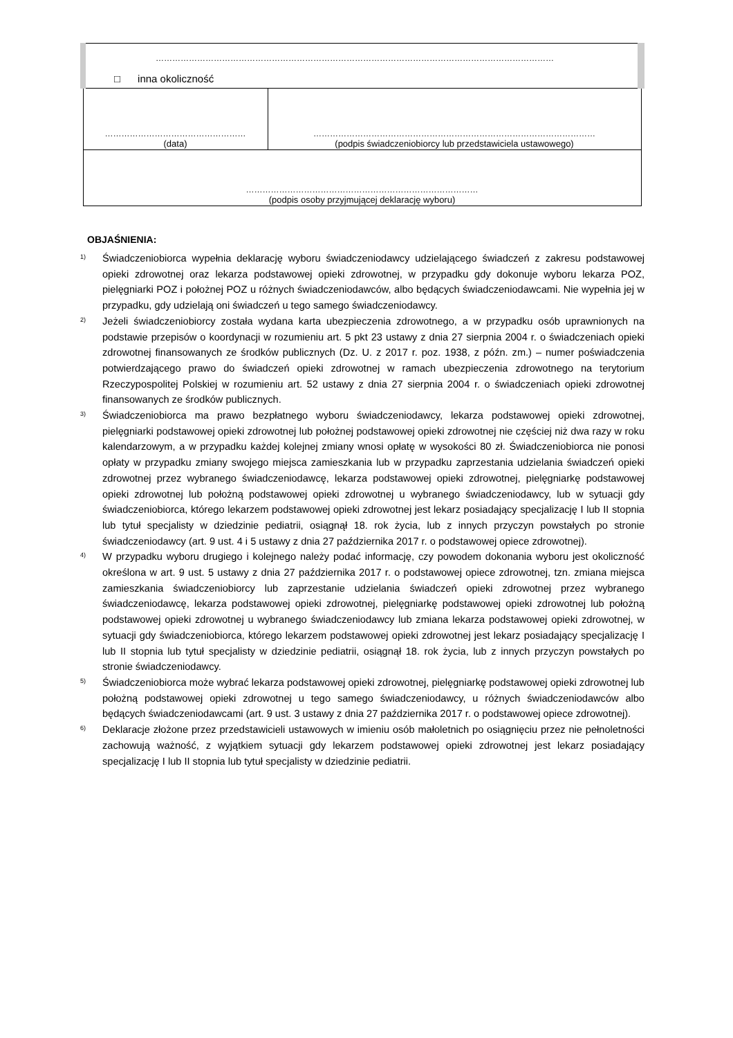| ……………………………………………………………………………………………………………………………… □ inna okoliczność | |
| …………………………………………… (data) | ………………………………………………………………………………………… (podpis świadczeniobiorcy lub przedstawiciela ustawowego) |
| ………………………………………………………………………… (podpis osoby przyjmującej deklarację wyboru) | |
OBJAŚNIENIA:
<sup>1)</sup> Świadczeniobiorca wypełnia deklarację wyboru świadczeniodawcy udzielającego świadczeń z zakresu podstawowej opieki zdrowotnej oraz lekarza podstawowej opieki zdrowotnej, w przypadku gdy dokonuje wyboru lekarza POZ, pielęgniarki POZ i położnej POZ u różnych świadczeniodawców, albo będących świadczeniodawcami. Nie wypełnia jej w przypadku, gdy udzielają oni świadczeń u tego samego świadczeniodawcy.
<sup>2)</sup> Jeżeli świadczeniobiorcy została wydana karta ubezpieczenia zdrowotnego, a w przypadku osób uprawnionych na podstawie przepisów o koordynacji w rozumieniu art. 5 pkt 23 ustawy z dnia 27 sierpnia 2004 r. o świadczeniach opieki zdrowotnej finansowanych ze środków publicznych (Dz. U. z 2017 r. poz. 1938, z późn. zm.) – numer poświadczenia potwierdzającego prawo do świadczeń opieki zdrowotnej w ramach ubezpieczenia zdrowotnego na terytorium Rzeczypospolitej Polskiej w rozumieniu art. 52 ustawy z dnia 27 sierpnia 2004 r. o świadczeniach opieki zdrowotnej finansowanych ze środków publicznych.
<sup>3)</sup> Świadczeniobiorca ma prawo bezpłatnego wyboru świadczeniodawcy, lekarza podstawowej opieki zdrowotnej, pielęgniarki podstawowej opieki zdrowotnej lub położnej podstawowej opieki zdrowotnej nie częściej niż dwa razy w roku kalendarzowym, a w przypadku każdej kolejnej zmiany wnosi opłatę w wysokości 80 zł. Świadczeniobiorca nie ponosi opłaty w przypadku zmiany swojego miejsca zamieszkania lub w przypadku zaprzestania udzielania świadczeń opieki zdrowotnej przez wybranego świadczeniodawcę, lekarza podstawowej opieki zdrowotnej, pielęgniarkę podstawowej opieki zdrowotnej lub położną podstawowej opieki zdrowotnej u wybranego świadczeniodawcy, lub w sytuacji gdy świadczeniobiorca, którego lekarzem podstawowej opieki zdrowotnej jest lekarz posiadający specjalizację I lub II stopnia lub tytuł specjalisty w dziedzinie pediatrii, osiągnął 18. rok życia, lub z innych przyczyn powstałych po stronie świadczeniodawcy (art. 9 ust. 4 i 5 ustawy z dnia 27 października 2017 r. o podstawowej opiece zdrowotnej).
<sup>4)</sup> W przypadku wyboru drugiego i kolejnego należy podać informację, czy powodem dokonania wyboru jest okoliczność określona w art. 9 ust. 5 ustawy z dnia 27 października 2017 r. o podstawowej opiece zdrowotnej, tzn. zmiana miejsca zamieszkania świadczeniobiorcy lub zaprzestanie udzielania świadczeń opieki zdrowotnej przez wybranego świadczeniodawcę, lekarza podstawowej opieki zdrowotnej, pielęgniarkę podstawowej opieki zdrowotnej lub położną podstawowej opieki zdrowotnej u wybranego świadczeniodawcy lub zmiana lekarza podstawowej opieki zdrowotnej, w sytuacji gdy świadczeniobiorca, którego lekarzem podstawowej opieki zdrowotnej jest lekarz posiadający specjalizację I lub II stopnia lub tytuł specjalisty w dziedzinie pediatrii, osiągnął 18. rok życia, lub z innych przyczyn powstałych po stronie świadczeniodawcy.
<sup>5)</sup> Świadczeniobiorca może wybrać lekarza podstawowej opieki zdrowotnej, pielęgniarkę podstawowej opieki zdrowotnej lub położną podstawowej opieki zdrowotnej u tego samego świadczeniodawcy, u różnych świadczeniodawców albo będących świadczeniodawcami (art. 9 ust. 3 ustawy z dnia 27 października 2017 r. o podstawowej opiece zdrowotnej).
<sup>6)</sup> Deklaracje złożone przez przedstawicieli ustawowych w imieniu osób małoletnich po osiągnięciu przez nie pełnoletności zachowują ważność, z wyjątkiem sytuacji gdy lekarzem podstawowej opieki zdrowotnej jest lekarz posiadający specjalizację I lub II stopnia lub tytuł specjalisty w dziedzinie pediatrii.